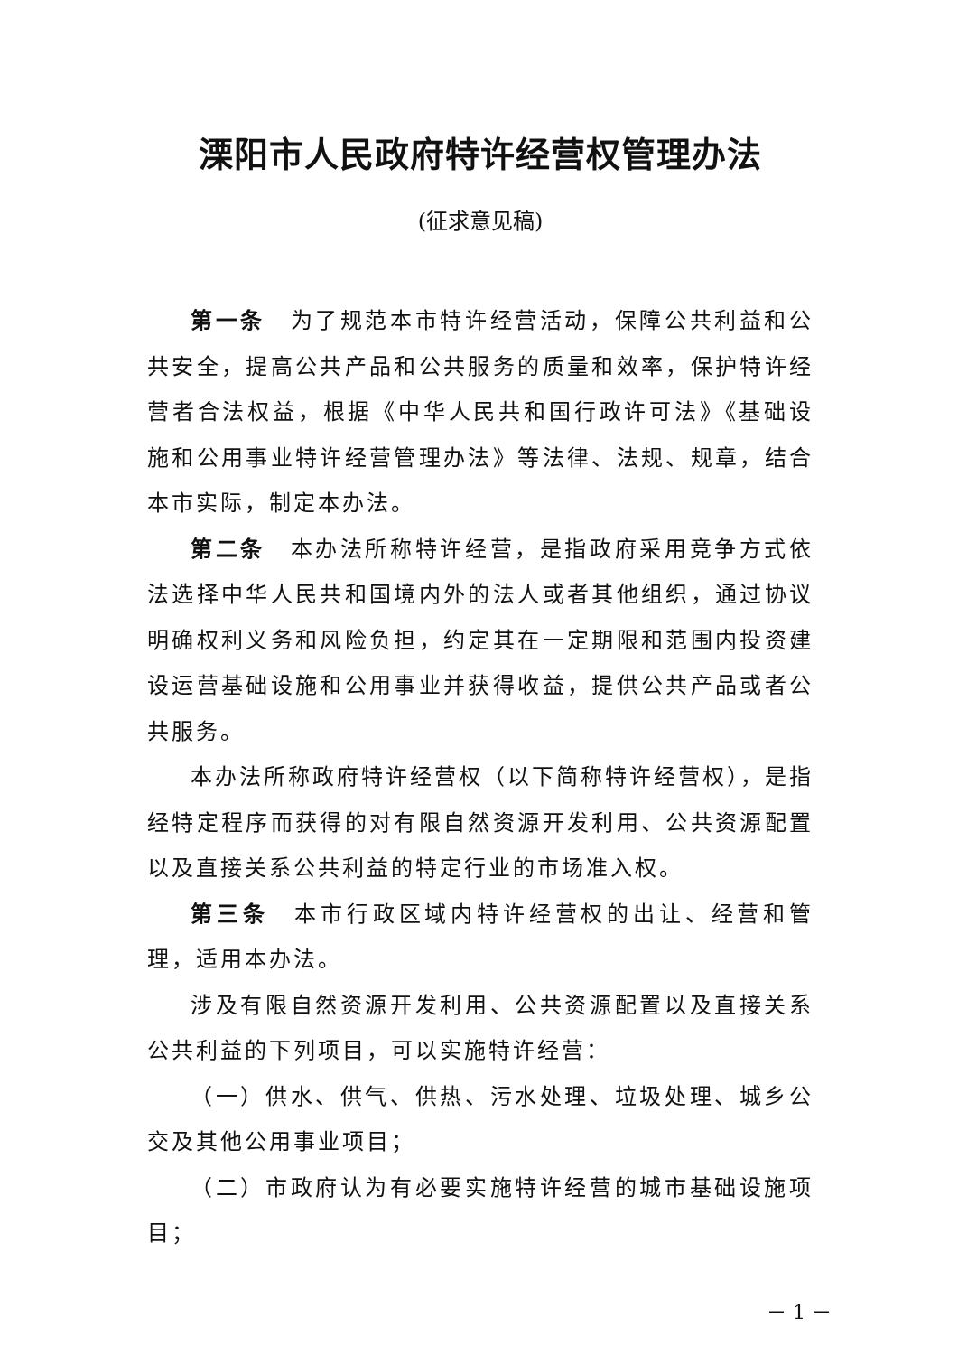溧阳市人民政府特许经营权管理办法
(征求意见稿)
第一条　为了规范本市特许经营活动，保障公共利益和公共安全，提高公共产品和公共服务的质量和效率，保护特许经营者合法权益，根据《中华人民共和国行政许可法》《基础设施和公用事业特许经营管理办法》等法律、法规、规章，结合本市实际，制定本办法。
第二条　本办法所称特许经营，是指政府采用竞争方式依法选择中华人民共和国境内外的法人或者其他组织，通过协议明确权利义务和风险负担，约定其在一定期限和范围内投资建设运营基础设施和公用事业并获得收益，提供公共产品或者公共服务。
本办法所称政府特许经营权（以下简称特许经营权），是指经特定程序而获得的对有限自然资源开发利用、公共资源配置以及直接关系公共利益的特定行业的市场准入权。
第三条　本市行政区域内特许经营权的出让、经营和管理，适用本办法。
涉及有限自然资源开发利用、公共资源配置以及直接关系公共利益的下列项目，可以实施特许经营：
（一）供水、供气、供热、污水处理、垃圾处理、城乡公交及其他公用事业项目；
（二）市政府认为有必要实施特许经营的城市基础设施项目；
－ 1 －